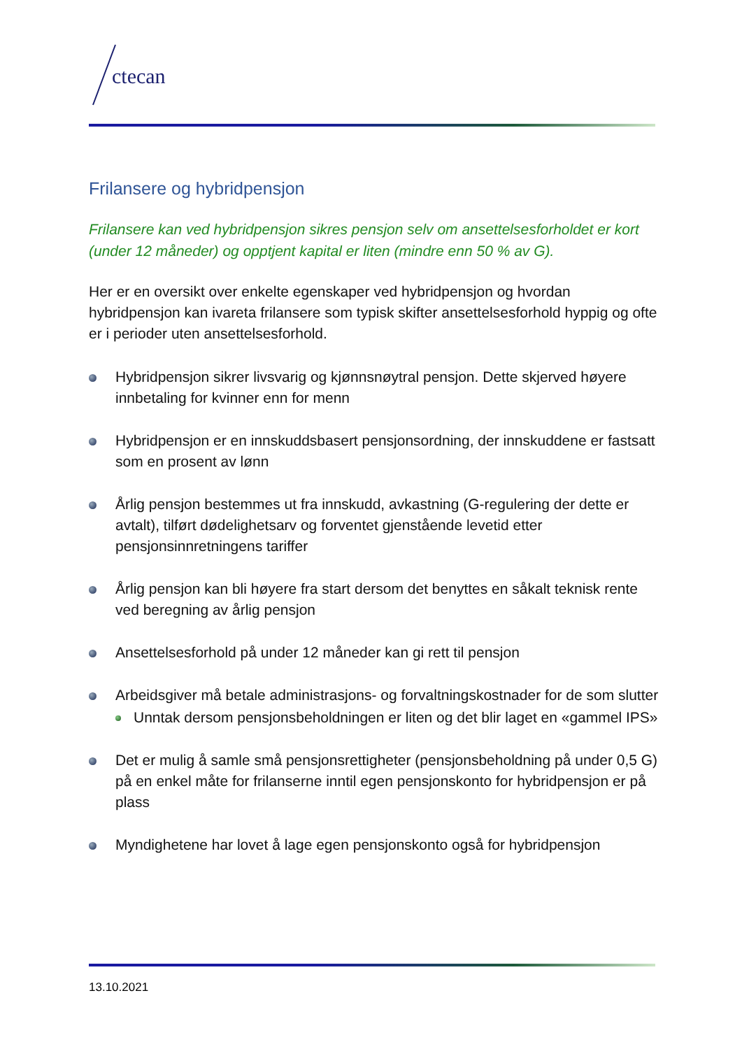ctecan
Frilansere og hybridpensjon
Frilansere kan ved hybridpensjon sikres pensjon selv om ansettelsesforholdet er kort (under 12 måneder) og opptjent kapital er liten (mindre enn 50 % av G).
Her er en oversikt over enkelte egenskaper ved hybridpensjon og hvordan hybridpensjon kan ivareta frilansere som typisk skifter ansettelsesforhold hyppig og ofte er i perioder uten ansettelsesforhold.
Hybridpensjon sikrer livsvarig og kjønnsnøytral pensjon. Dette skjerved høyere innbetaling for kvinner enn for menn
Hybridpensjon er en innskuddsbasert pensjonsordning, der innskuddene er fastsatt som en prosent av lønn
Årlig pensjon bestemmes ut fra innskudd, avkastning (G-regulering der dette er avtalt), tilført dødelighetsarv og forventet gjenstående levetid etter pensjonsinnretningens tariffer
Årlig pensjon kan bli høyere fra start dersom det benyttes en såkalt teknisk rente ved beregning av årlig pensjon
Ansettelsesforhold på under 12 måneder kan gi rett til pensjon
Arbeidsgiver må betale administrasjons- og forvaltningskostnader for de som slutter
Unntak dersom pensjonsbeholdningen er liten og det blir laget en «gammel IPS»
Det er mulig å samle små pensjonsrettigheter (pensjonsbeholdning på under 0,5 G) på en enkel måte for frilanserne inntil egen pensjonskonto for hybridpensjon er på plass
Myndighetene har lovet å lage egen pensjonskonto også for hybridpensjon
13.10.2021